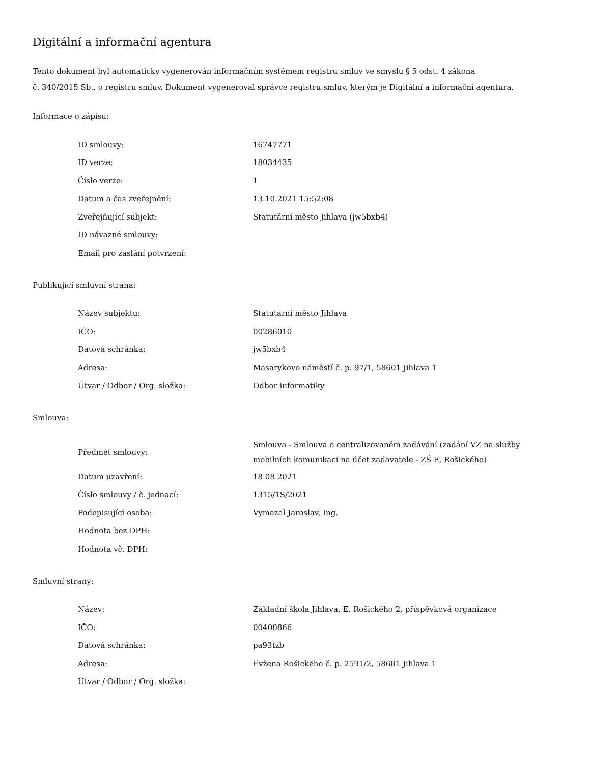Digitální a informační agentura
Tento dokument byl automaticky vygenerován informačním systémem registru smluv ve smyslu § 5 odst. 4 zákona
č. 340/2015 Sb., o registru smluv. Dokument vygeneroval správce registru smluv, kterým je Digitální a informační agentura.
Informace o zápisu:
| ID smlouvy: | 16747771 |
| ID verze: | 18034435 |
| Číslo verze: | 1 |
| Datum a čas zveřejnění: | 13.10.2021 15:52:08 |
| Zveřejňující subjekt: | Statutární město Jihlava (jw5bxb4) |
| ID návazné smlouvy: | |
| Email pro zaslání potvrzení: | |
Publikující smluvní strana:
| Název subjektu: | Statutární město Jihlava |
| IČO: | 00286010 |
| Datová schránka: | jw5bxb4 |
| Adresa: | Masarykovo náměstí č. p. 97/1, 58601 Jihlava 1 |
| Útvar / Odbor / Org. složka: | Odbor informatiky |
Smlouva:
| Předmět smlouvy: | Smlouva - Smlouva o centralizovaném zadávání (zadání VZ na služby mobilních komunikací na účet zadavatele - ZŠ E. Rošického) |
| Datum uzavření: | 18.08.2021 |
| Číslo smlouvy / č. jednací: | 1315/1S/2021 |
| Podepisující osoba: | Vymazal Jaroslav, Ing. |
| Hodnota bez DPH: | |
| Hodnota vč. DPH: | |
Smluvní strany:
| Název: | Základní škola Jihlava, E. Rošického 2, příspěvková organizace |
| IČO: | 00400866 |
| Datová schránka: | pa93tzb |
| Adresa: | Evžena Rošického č. p. 2591/2, 58601 Jihlava 1 |
| Útvar / Odbor / Org. složka: | |